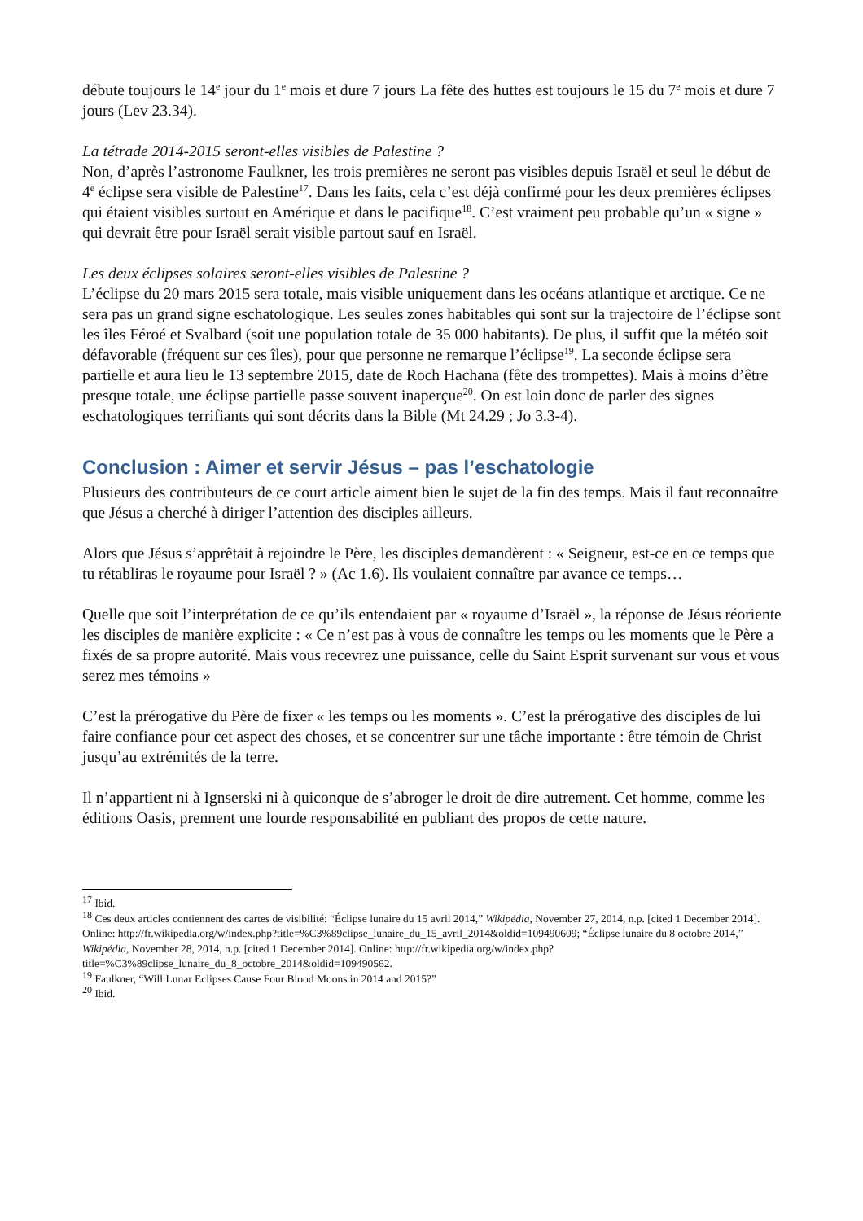débute toujours le 14<sup>e</sup> jour du 1<sup>e</sup> mois et dure 7 jours La fête des huttes est toujours le 15 du 7<sup>e</sup> mois et dure 7 jours (Lev 23.34).
La tétrade 2014-2015 seront-elles visibles de Palestine ?
Non, d’après l’astronome Faulkner, les trois premières ne seront pas visibles depuis Israël et seul le début de 4<sup>e</sup> éclipse sera visible de Palestine<sup>17</sup>. Dans les faits, cela c’est déjà confirmé pour les deux premières éclipses qui étaient visibles surtout en Amérique et dans le pacifique<sup>18</sup>. C’est vraiment peu probable qu’un « signe » qui devrait être pour Israël serait visible partout sauf en Israël.
Les deux éclipses solaires seront-elles visibles de Palestine ?
L’éclipse du 20 mars 2015 sera totale, mais visible uniquement dans les océans atlantique et arctique. Ce ne sera pas un grand signe eschatologique. Les seules zones habitables qui sont sur la trajectoire de l’éclipse sont les îles Féroé et Svalbard (soit une population totale de 35 000 habitants). De plus, il suffit que la météo soit défavorable (fréquent sur ces îles), pour que personne ne remarque l’éclipse<sup>19</sup>. La seconde éclipse sera partielle et aura lieu le 13 septembre 2015, date de Roch Hachana (fête des trompettes). Mais à moins d’être presque totale, une éclipse partielle passe souvent inaperçue<sup>20</sup>. On est loin donc de parler des signes eschatologiques terrifiants qui sont décrits dans la Bible (Mt 24.29 ; Jo 3.3-4).
Conclusion : Aimer et servir Jésus – pas l’eschatologie
Plusieurs des contributeurs de ce court article aiment bien le sujet de la fin des temps. Mais il faut reconnaître que Jésus a cherché à diriger l’attention des disciples ailleurs.
Alors que Jésus s’apprêtait à rejoindre le Père, les disciples demandèrent : « Seigneur, est-ce en ce temps que tu rétabliras le royaume pour Israël ? » (Ac 1.6). Ils voulaient connaître par avance ce temps…
Quelle que soit l’interprétation de ce qu’ils entendaient par « royaume d’Israël », la réponse de Jésus réoriente les disciples de manière explicite : « Ce n’est pas à vous de connaître les temps ou les moments que le Père a fixés de sa propre autorité. Mais vous recevrez une puissance, celle du Saint Esprit survenant sur vous et vous serez mes témoins »
C’est la prérogative du Père de fixer « les temps ou les moments ». C’est la prérogative des disciples de lui faire confiance pour cet aspect des choses, et se concentrer sur une tâche importante : être témoin de Christ jusqu’au extrémités de la terre.
Il n’appartient ni à Ignserski ni à quiconque de s’abroger le droit de dire autrement. Cet homme, comme les éditions Oasis, prennent une lourde responsabilité en publiant des propos de cette nature.
<sup>17</sup> Ibid.
<sup>18</sup> Ces deux articles contiennent des cartes de visibilité: “Éclipse lunaire du 15 avril 2014,” Wikipédia, November 27, 2014, n.p. [cited 1 December 2014]. Online: http://fr.wikipedia.org/w/index.php?title=%C3%89clipse_lunaire_du_15_avril_2014&oldid=109490609; “Éclipse lunaire du 8 octobre 2014,” Wikipédia, November 28, 2014, n.p. [cited 1 December 2014]. Online: http://fr.wikipedia.org/w/index.php?title=%C3%89clipse_lunaire_du_8_octobre_2014&oldid=109490562.
<sup>19</sup> Faulkner, “Will Lunar Eclipses Cause Four Blood Moons in 2014 and 2015?”
<sup>20</sup> Ibid.